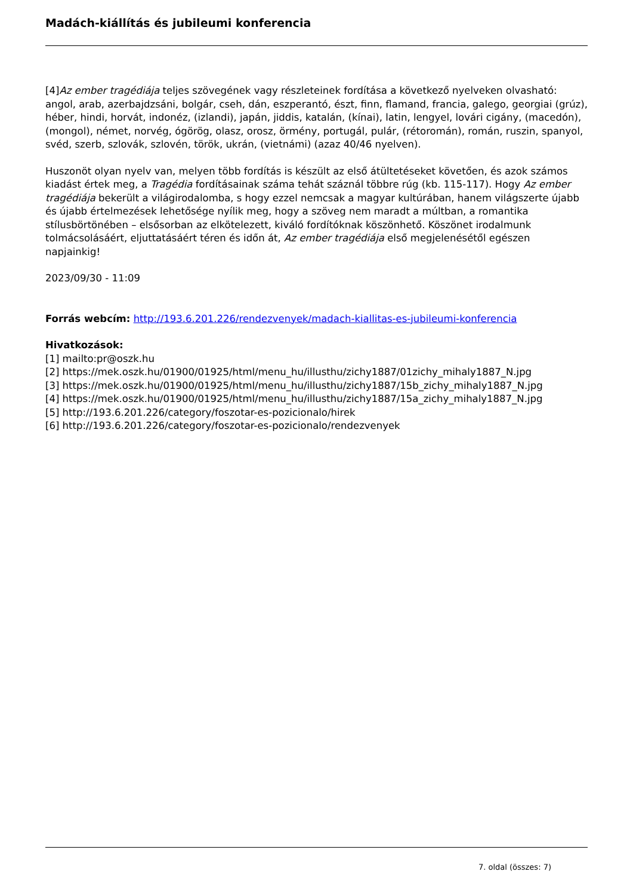Madách-kiállítás és jubileumi konferencia
[4]Az ember tragédiája teljes szövegének vagy részleteinek fordítása a következő nyelveken olvasható: angol, arab, azerbajdzsáni, bolgár, cseh, dán, eszperantó, észt, finn, flamand, francia, galego, georgiai (grúz), héber, hindi, horvát, indonéz, (izlandi), japán, jiddis, katalán, (kínai), latin, lengyel, lovári cigány, (macedón), (mongol), német, norvég, ógörög, olasz, orosz, örmény, portugál, pulár, (rétoromán), román, ruszin, spanyol, svéd, szerb, szlovák, szlovén, török, ukrán, (vietnámi) (azaz 40/46 nyelven).
Huszonöt olyan nyelv van, melyen több fordítás is készült az első átültetéseket követően, és azok számos kiadást értek meg, a Tragédia fordításainak száma tehát száznál többre rúg (kb. 115-117). Hogy Az ember tragédiája bekerült a világirodalomba, s hogy ezzel nemcsak a magyar kultúrában, hanem világszerte újabb és újabb értelmezések lehetősége nyílik meg, hogy a szöveg nem maradt a múltban, a romantika stílusbörtönében – elsősorban az elkötelezett, kiváló fordítóknak köszönhető. Köszönet irodalmunk tolmácsolásáért, eljuttatásáért téren és időn át, Az ember tragédiája első megjelenésétől egészen napjainkig!
2023/09/30 - 11:09
Forrás webcím: http://193.6.201.226/rendezvenyek/madach-kiallitas-es-jubileumi-konferencia
Hivatkozások:
[1] mailto:pr@oszk.hu
[2] https://mek.oszk.hu/01900/01925/html/menu_hu/illusthu/zichy1887/01zichy_mihaly1887_N.jpg
[3] https://mek.oszk.hu/01900/01925/html/menu_hu/illusthu/zichy1887/15b_zichy_mihaly1887_N.jpg
[4] https://mek.oszk.hu/01900/01925/html/menu_hu/illusthu/zichy1887/15a_zichy_mihaly1887_N.jpg
[5] http://193.6.201.226/category/foszotar-es-pozicionalo/hirek
[6] http://193.6.201.226/category/foszotar-es-pozicionalo/rendezvenyek
7. oldal (összes: 7)